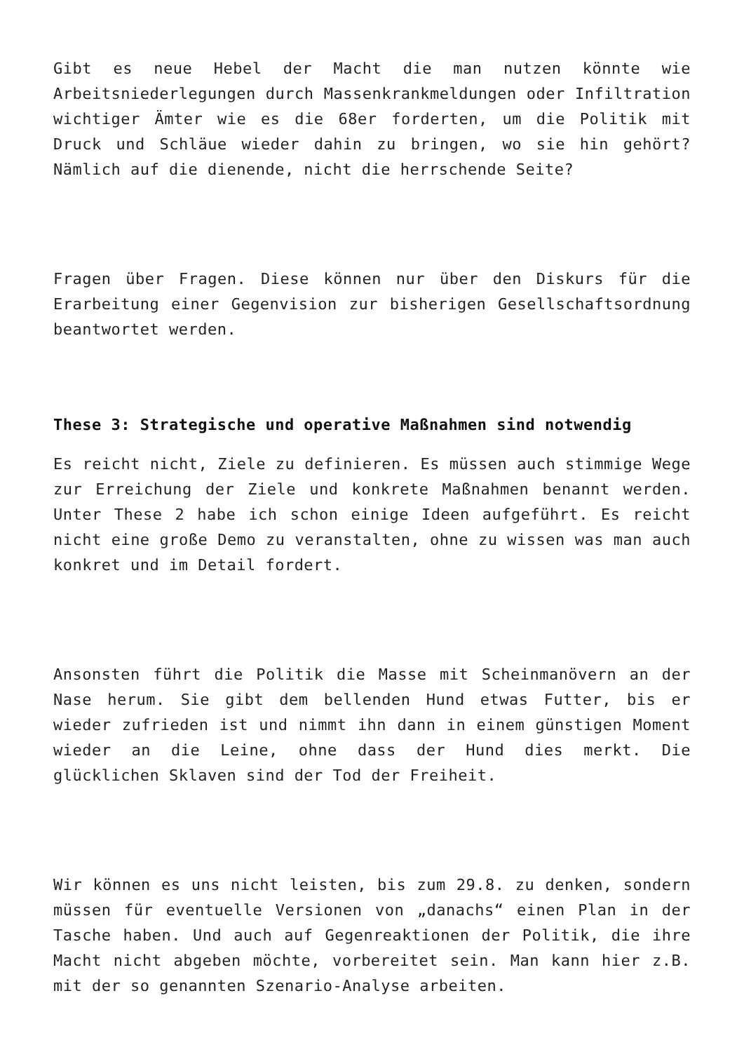Gibt es neue Hebel der Macht die man nutzen könnte wie Arbeitsniederlegungen durch Massenkrankmeldungen oder Infiltration wichtiger Ämter wie es die 68er forderten, um die Politik mit Druck und Schläue wieder dahin zu bringen, wo sie hin gehört? Nämlich auf die dienende, nicht die herrschende Seite?
Fragen über Fragen. Diese können nur über den Diskurs für die Erarbeitung einer Gegenvision zur bisherigen Gesellschaftsordnung beantwortet werden.
These 3: Strategische und operative Maßnahmen sind notwendig
Es reicht nicht, Ziele zu definieren. Es müssen auch stimmige Wege zur Erreichung der Ziele und konkrete Maßnahmen benannt werden. Unter These 2 habe ich schon einige Ideen aufgeführt. Es reicht nicht eine große Demo zu veranstalten, ohne zu wissen was man auch konkret und im Detail fordert.
Ansonsten führt die Politik die Masse mit Scheinmanövern an der Nase herum. Sie gibt dem bellenden Hund etwas Futter, bis er wieder zufrieden ist und nimmt ihn dann in einem günstigen Moment wieder an die Leine, ohne dass der Hund dies merkt. Die glücklichen Sklaven sind der Tod der Freiheit.
Wir können es uns nicht leisten, bis zum 29.8. zu denken, sondern müssen für eventuelle Versionen von „danachs“ einen Plan in der Tasche haben. Und auch auf Gegenreaktionen der Politik, die ihre Macht nicht abgeben möchte, vorbereitet sein. Man kann hier z.B. mit der so genannten Szenario-Analyse arbeiten.